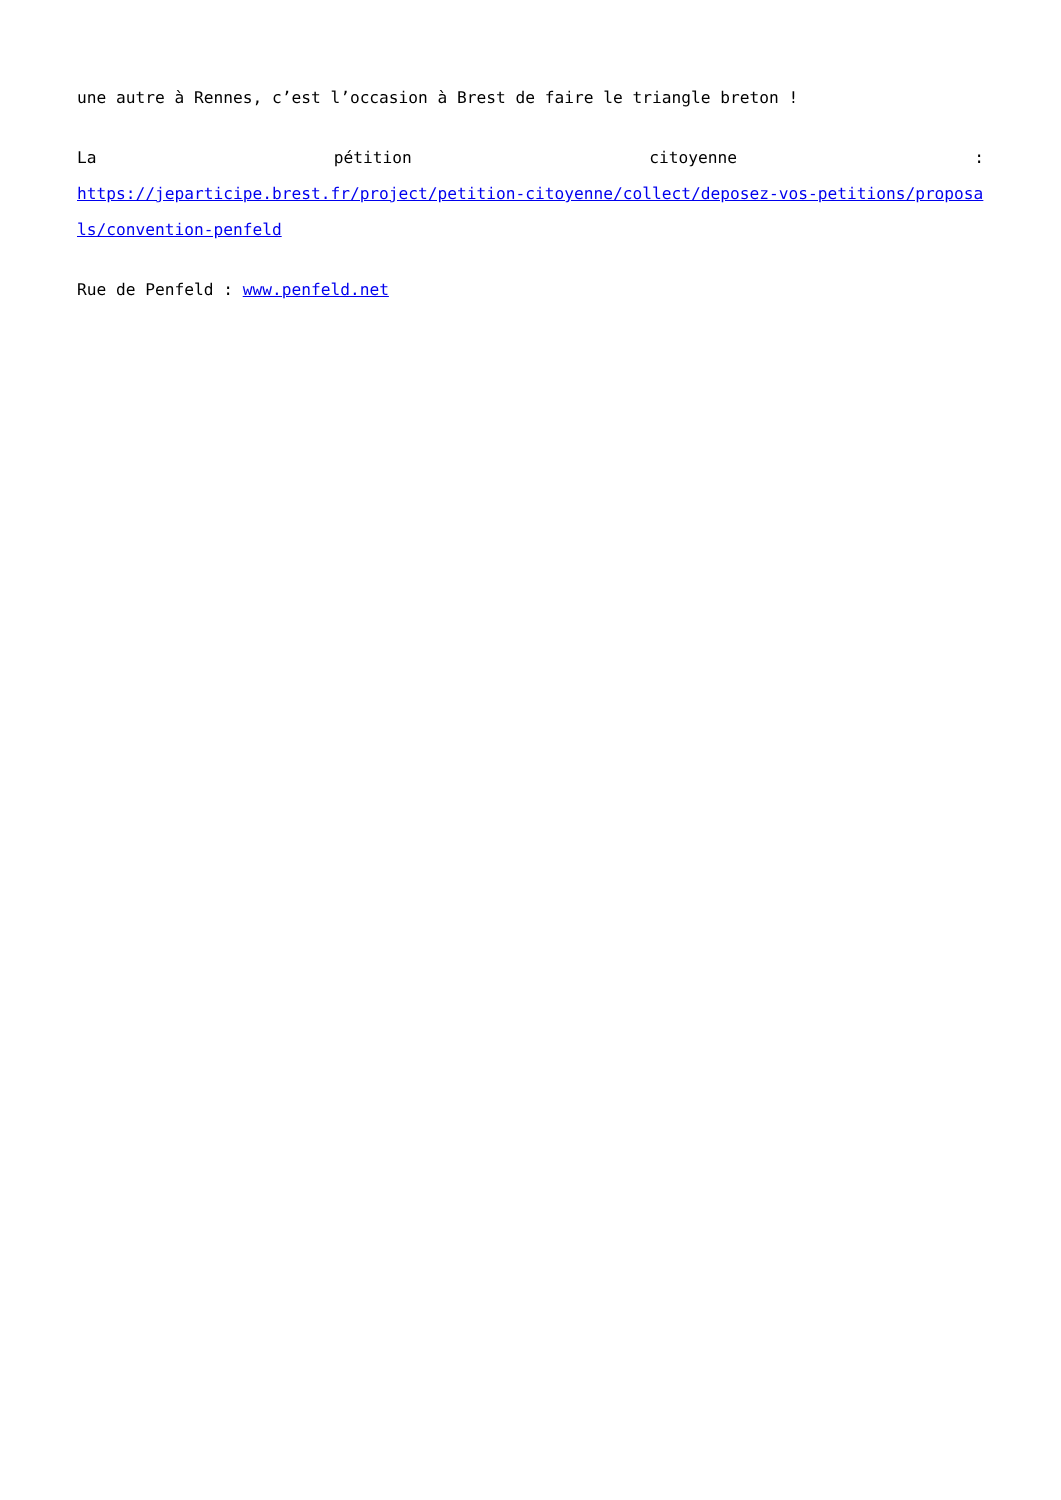une autre à Rennes, c’est l’occasion à Brest de faire le triangle breton !
La pétition citoyenne :
https://jeparticipe.brest.fr/project/petition-citoyenne/collect/deposez-vos-petitions/proposals/convention-penfeld
Rue de Penfeld : www.penfeld.net